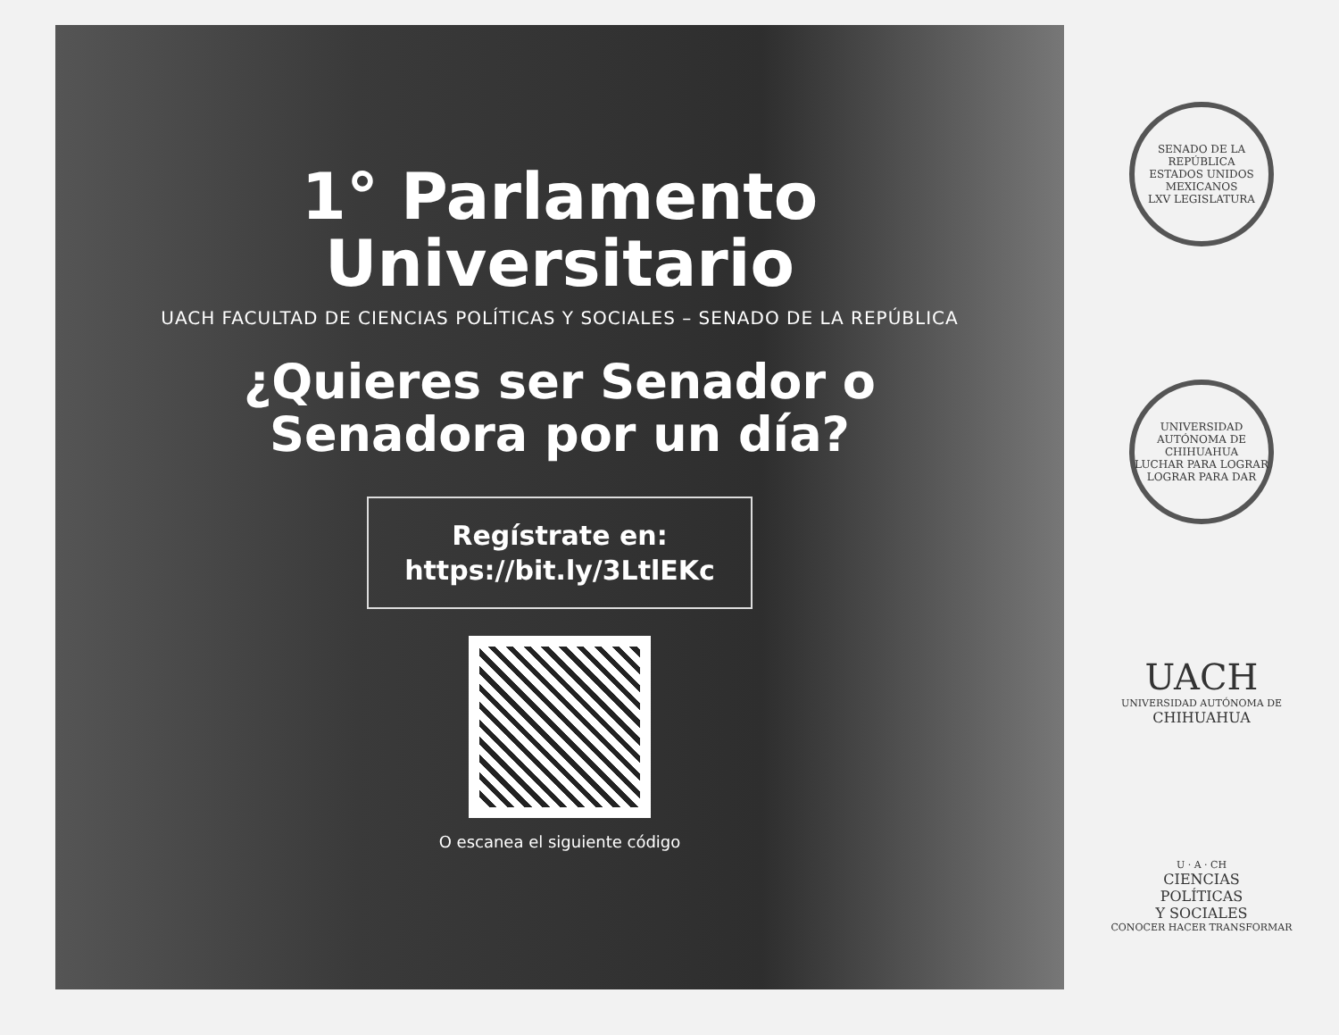1° Parlamento
Universitario
UACH FACULTAD DE CIENCIAS POLÍTICAS Y SOCIALES – SENADO DE LA REPÚBLICA
¿Quieres ser Senador o
Senadora por un día?
Regístrate en:
https://bit.ly/3LtlEKc
O escanea el siguiente código
SENADO DE LA REPÚBLICA
ESTADOS UNIDOS MEXICANOS
LXV LEGISLATURA
UNIVERSIDAD AUTÓNOMA DE CHIHUAHUA
LUCHAR PARA LOGRAR
LOGRAR PARA DAR
UACH
UNIVERSIDAD AUTÓNOMA DE
CHIHUAHUA
U · A · CH
CIENCIAS
POLÍTICAS
Y SOCIALES
CONOCER HACER TRANSFORMAR